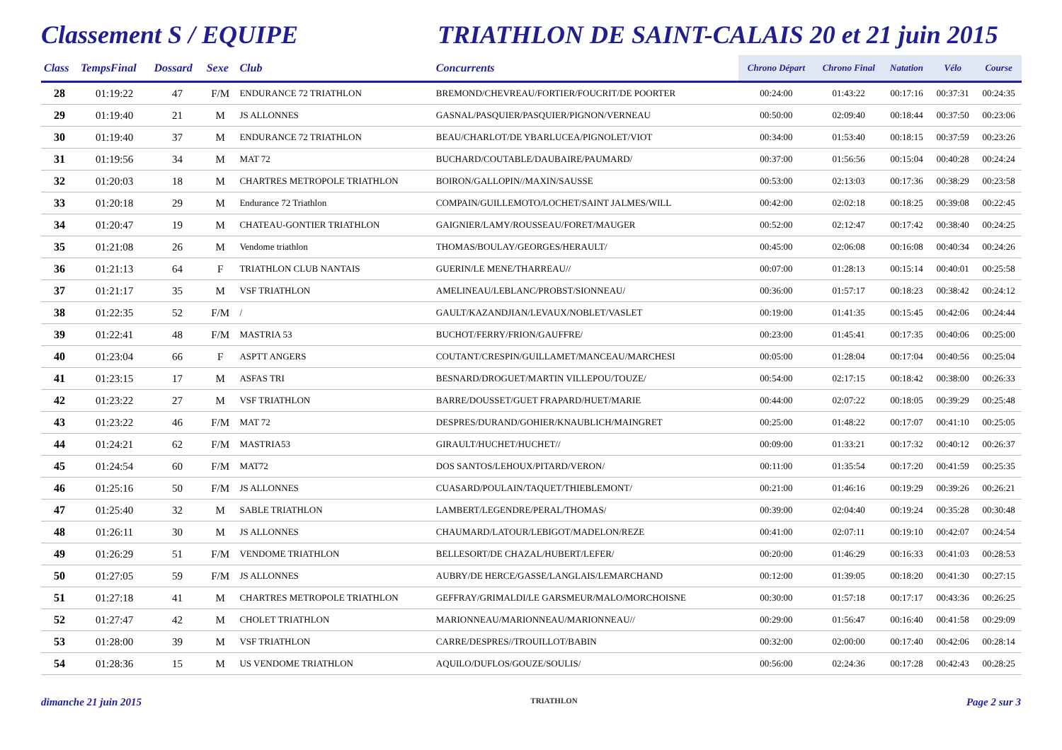Classement S / EQUIPE TRIATHLON DE SAINT-CALAIS 20 et 21 juin 2015
| Class | TempsFinal | Dossard | Sexe | Club | Concurrents | Chrono Départ | Chrono Final | Natation | Vélo | Course |
| --- | --- | --- | --- | --- | --- | --- | --- | --- | --- | --- |
| 28 | 01:19:22 | 47 | F/M | ENDURANCE 72 TRIATHLON | BREMOND/CHEVREAU/FORTIER/FOUCRIT/DE POORTER | 00:24:00 | 01:43:22 | 00:17:16 | 00:37:31 | 00:24:35 |
| 29 | 01:19:40 | 21 | M | JS ALLONNES | GASNAL/PASQUIER/PASQUIER/PIGNON/VERNEAU | 00:50:00 | 02:09:40 | 00:18:44 | 00:37:50 | 00:23:06 |
| 30 | 01:19:40 | 37 | M | ENDURANCE 72 TRIATHLON | BEAU/CHARLOT/DE YBARLUCEA/PIGNOLET/VIOT | 00:34:00 | 01:53:40 | 00:18:15 | 00:37:59 | 00:23:26 |
| 31 | 01:19:56 | 34 | M | MAT 72 | BUCHARD/COUTABLE/DAUBAIRE/PAUMARD/ | 00:37:00 | 01:56:56 | 00:15:04 | 00:40:28 | 00:24:24 |
| 32 | 01:20:03 | 18 | M | CHARTRES METROPOLE TRIATHLON | BOIRON/GALLOPIN//MAXIN/SAUSSE | 00:53:00 | 02:13:03 | 00:17:36 | 00:38:29 | 00:23:58 |
| 33 | 01:20:18 | 29 | M | Endurance 72 Triathlon | COMPAIN/GUILLEMOTO/LOCHET/SAINT JALMES/WILL | 00:42:00 | 02:02:18 | 00:18:25 | 00:39:08 | 00:22:45 |
| 34 | 01:20:47 | 19 | M | CHATEAU-GONTIER TRIATHLON | GAIGNIER/LAMY/ROUSSEAU/FORET/MAUGER | 00:52:00 | 02:12:47 | 00:17:42 | 00:38:40 | 00:24:25 |
| 35 | 01:21:08 | 26 | M | Vendome triathlon | THOMAS/BOULAY/GEORGES/HERAULT/ | 00:45:00 | 02:06:08 | 00:16:08 | 00:40:34 | 00:24:26 |
| 36 | 01:21:13 | 64 | F | TRIATHLON CLUB NANTAIS | GUERIN/LE MENE/THARREAU// | 00:07:00 | 01:28:13 | 00:15:14 | 00:40:01 | 00:25:58 |
| 37 | 01:21:17 | 35 | M | VSF TRIATHLON | AMELINEAU/LEBLANC/PROBST/SIONNEAU/ | 00:36:00 | 01:57:17 | 00:18:23 | 00:38:42 | 00:24:12 |
| 38 | 01:22:35 | 52 | F/M | / | GAULT/KAZANDJIAN/LEVAUX/NOBLET/VASLET | 00:19:00 | 01:41:35 | 00:15:45 | 00:42:06 | 00:24:44 |
| 39 | 01:22:41 | 48 | F/M | MASTRIA 53 | BUCHOT/FERRY/FRION/GAUFFRE/ | 00:23:00 | 01:45:41 | 00:17:35 | 00:40:06 | 00:25:00 |
| 40 | 01:23:04 | 66 | F | ASPTT ANGERS | COUTANT/CRESPIN/GUILLAMET/MANCEAU/MARCHESI | 00:05:00 | 01:28:04 | 00:17:04 | 00:40:56 | 00:25:04 |
| 41 | 01:23:15 | 17 | M | ASFAS TRI | BESNARD/DROGUET/MARTIN VILLEPOU/TOUZE/ | 00:54:00 | 02:17:15 | 00:18:42 | 00:38:00 | 00:26:33 |
| 42 | 01:23:22 | 27 | M | VSF TRIATHLON | BARRE/DOUSSET/GUET FRAPARD/HUET/MARIE | 00:44:00 | 02:07:22 | 00:18:05 | 00:39:29 | 00:25:48 |
| 43 | 01:23:22 | 46 | F/M | MAT 72 | DESPRES/DURAND/GOHIER/KNAUBLICH/MAINGRET | 00:25:00 | 01:48:22 | 00:17:07 | 00:41:10 | 00:25:05 |
| 44 | 01:24:21 | 62 | F/M | MASTRIA53 | GIRAULT/HUCHET/HUCHET// | 00:09:00 | 01:33:21 | 00:17:32 | 00:40:12 | 00:26:37 |
| 45 | 01:24:54 | 60 | F/M | MAT72 | DOS SANTOS/LEHOUX/PITARD/VERON/ | 00:11:00 | 01:35:54 | 00:17:20 | 00:41:59 | 00:25:35 |
| 46 | 01:25:16 | 50 | F/M | JS ALLONNES | CUASARD/POULAIN/TAQUET/THIEBLEMONT/ | 00:21:00 | 01:46:16 | 00:19:29 | 00:39:26 | 00:26:21 |
| 47 | 01:25:40 | 32 | M | SABLE TRIATHLON | LAMBERT/LEGENDRE/PERAL/THOMAS/ | 00:39:00 | 02:04:40 | 00:19:24 | 00:35:28 | 00:30:48 |
| 48 | 01:26:11 | 30 | M | JS ALLONNES | CHAUMARD/LATOUR/LEBIGOT/MADELON/REZE | 00:41:00 | 02:07:11 | 00:19:10 | 00:42:07 | 00:24:54 |
| 49 | 01:26:29 | 51 | F/M | VENDOME TRIATHLON | BELLESORT/DE CHAZAL/HUBERT/LEFER/ | 00:20:00 | 01:46:29 | 00:16:33 | 00:41:03 | 00:28:53 |
| 50 | 01:27:05 | 59 | F/M | JS ALLONNES | AUBRY/DE HERCE/GASSE/LANGLAIS/LEMARCHAND | 00:12:00 | 01:39:05 | 00:18:20 | 00:41:30 | 00:27:15 |
| 51 | 01:27:18 | 41 | M | CHARTRES METROPOLE TRIATHLON | GEFFRAY/GRIMALDI/LE GARSMEUR/MALO/MORCHOISNE | 00:30:00 | 01:57:18 | 00:17:17 | 00:43:36 | 00:26:25 |
| 52 | 01:27:47 | 42 | M | CHOLET TRIATHLON | MARIONNEAU/MARIONNEAU/MARIONNEAU// | 00:29:00 | 01:56:47 | 00:16:40 | 00:41:58 | 00:29:09 |
| 53 | 01:28:00 | 39 | M | VSF TRIATHLON | CARRE/DESPRES//TROUILLOT/BABIN | 00:32:00 | 02:00:00 | 00:17:40 | 00:42:06 | 00:28:14 |
| 54 | 01:28:36 | 15 | M | US VENDOME TRIATHLON | AQUILO/DUFLOS/GOUZE/SOULIS/ | 00:56:00 | 02:24:36 | 00:17:28 | 00:42:43 | 00:28:25 |
dimanche 21 juin 2015 TRIATHLON Page 2 sur 3